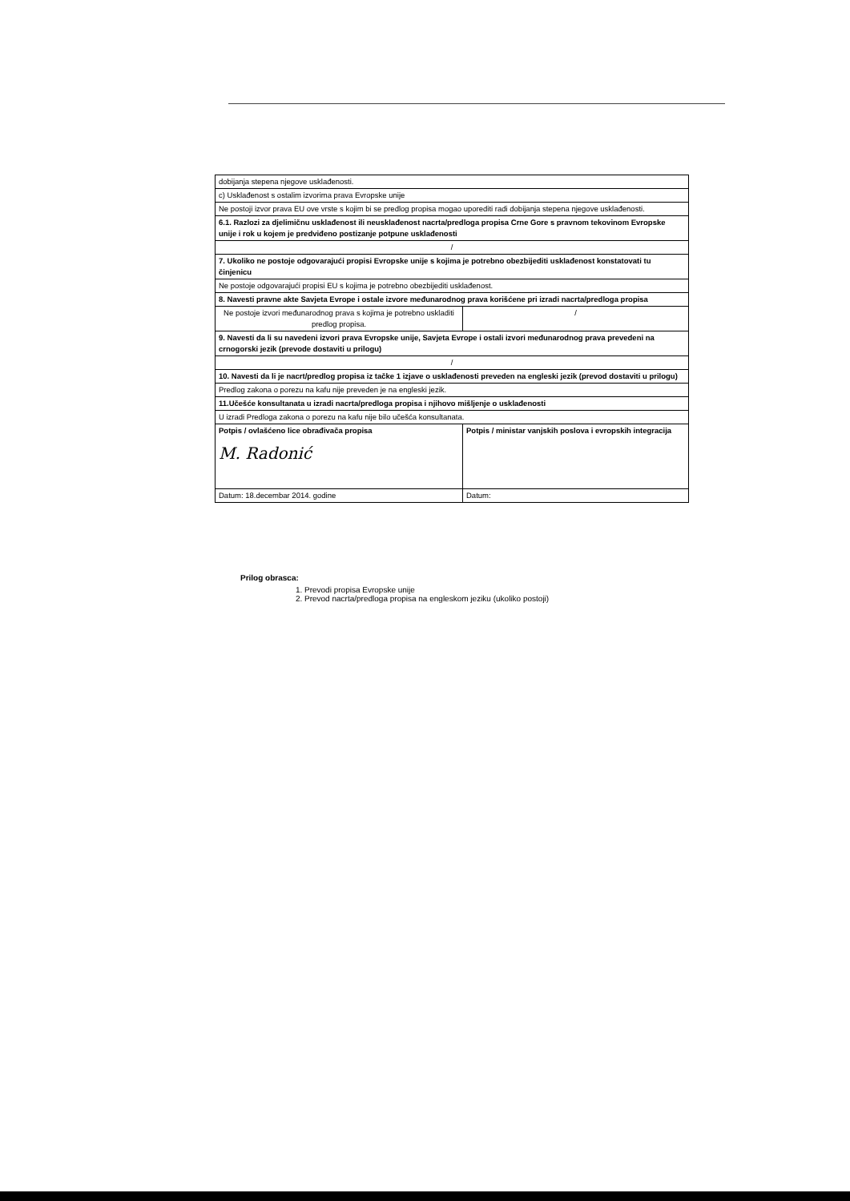| dobijanja stepena njegove usklađenosti. | |
| c) Usklađenost s ostalim izvorima prava Evropske unije | |
| Ne postoji izvor prava EU ove vrste s kojim bi se predlog propisa mogao uporediti radi dobijanja stepena njegove usklađenosti. | |
| 6.1. Razlozi za djelimičnu usklađenost ili neusklađenost nacrta/predloga propisa Crne Gore s pravnom tekovinom Evropske unije i rok u kojem je predviđeno postizanje potpune usklađenosti | |
| / | |
| 7. Ukoliko ne postoje odgovarajući propisi Evropske unije s kojima je potrebno obezbijediti usklađenost konstatovati tu činjenicu | |
| Ne postoje odgovarajući propisi EU s kojima je potrebno obezbijediti usklađenost. | |
| 8. Navesti pravne akte Savjeta Evrope i ostale izvore međunarodnog prava korišćene pri izradi nacrta/predloga propisa | |
| Ne postoje izvori međunarodnog prava s kojima je potrebno uskladiti predlog propisa. | / |
| 9. Navesti da li su navedeni izvori prava Evropske unije, Savjeta Evrope i ostali izvori međunarodnog prava prevedeni na crnogorski jezik (prevode dostaviti u prilogu) | |
| / | |
| 10. Navesti da li je nacrt/predlog propisa iz tačke 1 izjave o usklađenosti preveden na engleski jezik (prevod dostaviti u prilogu) | |
| Predlog zakona o porezu na kafu nije preveden je na engleski jezik. | |
| 11.Učešće konsultanata u izradi nacrta/predloga propisa i njihovo mišljenje o usklađenosti | |
| U izradi Predloga zakona o porezu na kafu nije bilo učešća konsultanata. | |
| Potpis / ovlašćeno lice obrađivača propisa M. Radonić | Potpis / ministar vanjskih poslova i evropskih integracija |
| Datum: 18.decembar 2014. godine | Datum: |
Prilog obrasca:
1. Prevodi propisa Evropske unije
2. Prevod nacrta/predloga propisa na engleskom jeziku (ukoliko postoji)